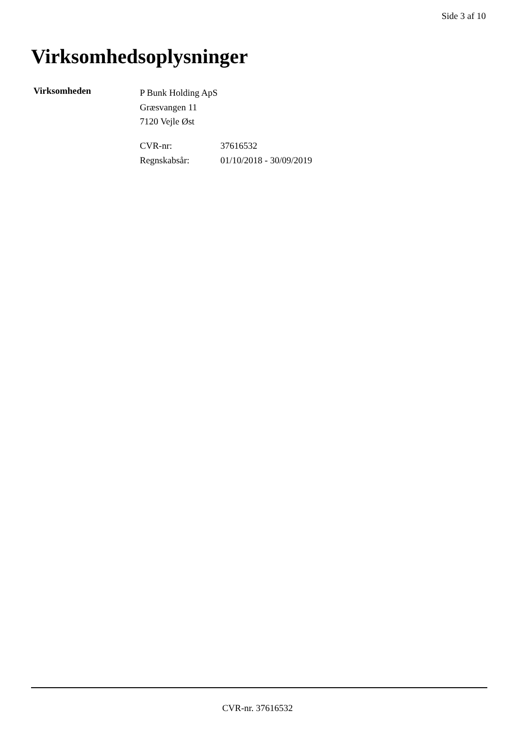Side 3 af 10
Virksomhedsoplysninger
Virksomheden
P Bunk Holding ApS
Græsvangen 11
7120 Vejle Øst
| CVR-nr: | 37616532 |
| Regnskabsår: | 01/10/2018 - 30/09/2019 |
CVR-nr. 37616532